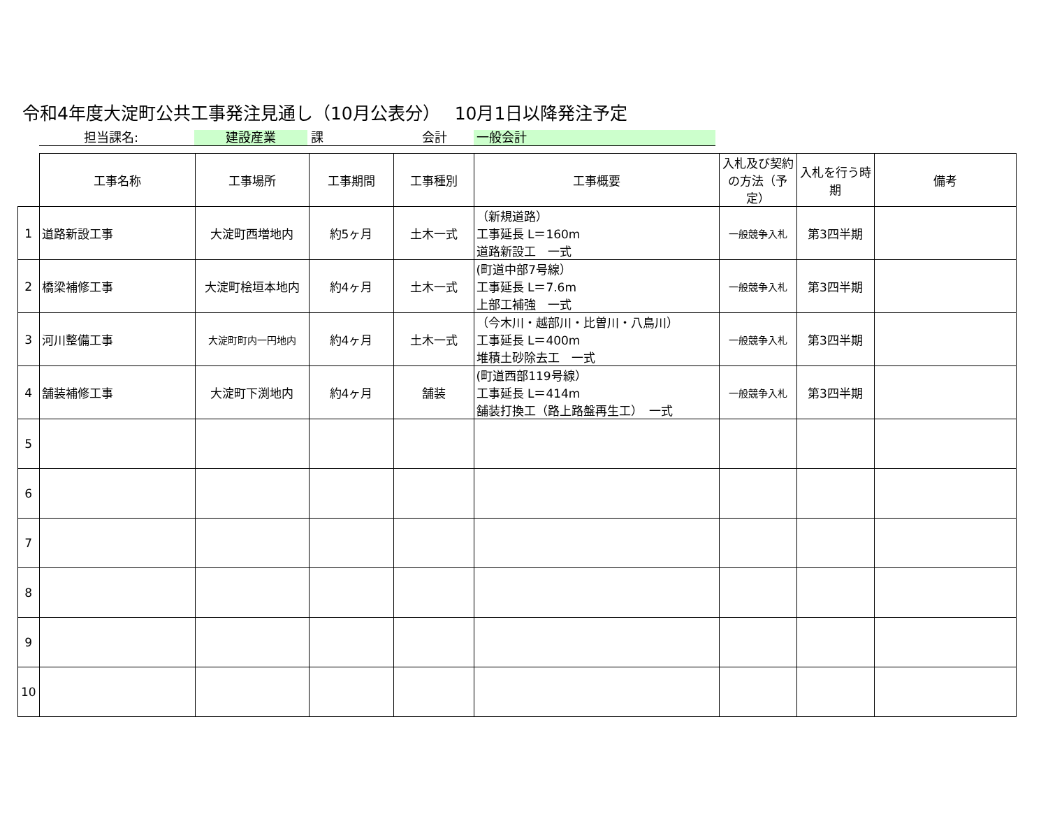令和4年度大淀町公共工事発注見通し（10月公表分）　 10月1日以降発注予定
担当課名: 建設産業 課 会計 一般会計
| | 工事名称 | 工事場所 | 工事期間 | 工事種別 | 工事概要 | 入札及び契約の方法（予定） | 入札を行う時期 | 備考 |
| --- | --- | --- | --- | --- | --- | --- | --- | --- |
| 1 | 道路新設工事 | 大淀町西増地内 | 約5ヶ月 | 土木一式 | （新規道路） 工事延長 L＝160m 道路新設工 一式 | 一般競争入札 | 第3四半期 | |
| 2 | 橋梁補修工事 | 大淀町桧垣本地内 | 約4ヶ月 | 土木一式 | (町道中部7号線） 工事延長 L＝7.6m 上部工補強 一式 | 一般競争入札 | 第3四半期 | |
| 3 | 河川整備工事 | 大淀町町内一円地内 | 約4ヶ月 | 土木一式 | （今木川・越部川・比曽川・八鳥川） 工事延長 L＝400m 堆積土砂除去工 一式 | 一般競争入札 | 第3四半期 | |
| 4 | 舗装補修工事 | 大淀町下渕地内 | 約4ヶ月 | 舗装 | (町道西部119号線） 工事延長 L＝414m 舗装打換工（路上路盤再生工） 一式 | 一般競争入札 | 第3四半期 | |
| 5 | | | | | | | | |
| 6 | | | | | | | | |
| 7 | | | | | | | | |
| 8 | | | | | | | | |
| 9 | | | | | | | | |
| 10 | | | | | | | | |